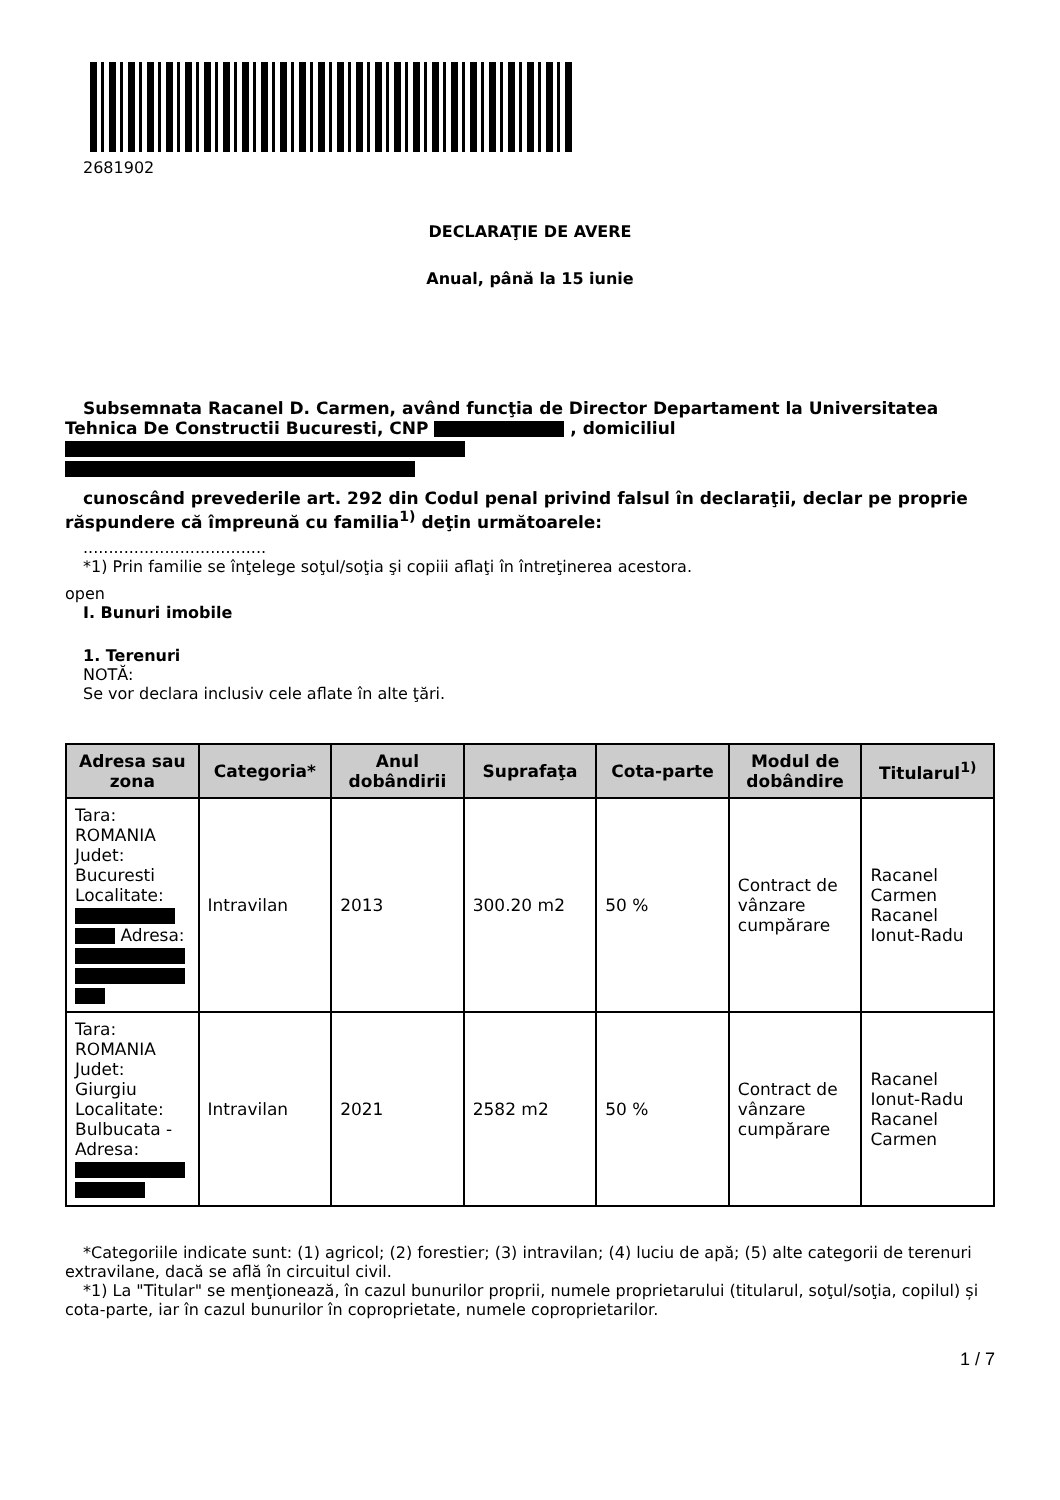2681902
DECLARAŢIE DE AVERE
Anual, până la 15 iunie
Subsemnata Racanel D. Carmen, având funcţia de Director Departament la Universitatea Tehnica De Constructii Bucuresti, CNP , domiciliul
cunoscând prevederile art. 292 din Codul penal privind falsul în declaraţii, declar pe proprie răspundere că împreună cu familia<sup>1)</sup> deţin următoarele:
....................................
*1) Prin familie se înţelege soţul/soţia şi copiii aflaţi în întreţinerea acestora.
open
I. Bunuri imobile
1. Terenuri
NOTĂ:
Se vor declara inclusiv cele aflate în alte ţări.
| Adresa sau zona | Categoria* | Anul dobândirii | Suprafaţa | Cota-parte | Modul de dobândire | Titularul<sup>1)</sup> |
| --- | --- | --- | --- | --- | --- | --- |
| Tara: ROMANIA Judet: Bucuresti Localitate: Adresa: | Intravilan | 2013 | 300.20 m2 | 50 % | Contract de vânzare cumpărare | Racanel Carmen Racanel Ionut-Radu |
| Tara: ROMANIA Judet: Giurgiu Localitate: Bulbucata - Adresa: | Intravilan | 2021 | 2582 m2 | 50 % | Contract de vânzare cumpărare | Racanel Ionut-Radu Racanel Carmen |
*Categoriile indicate sunt: (1) agricol; (2) forestier; (3) intravilan; (4) luciu de apă; (5) alte categorii de terenuri extravilane, dacă se află în circuitul civil.
*1) La "Titular" se menţionează, în cazul bunurilor proprii, numele proprietarului (titularul, soţul/soţia, copilul) și cota-parte, iar în cazul bunurilor în coproprietate, numele coproprietarilor.
1 / 7